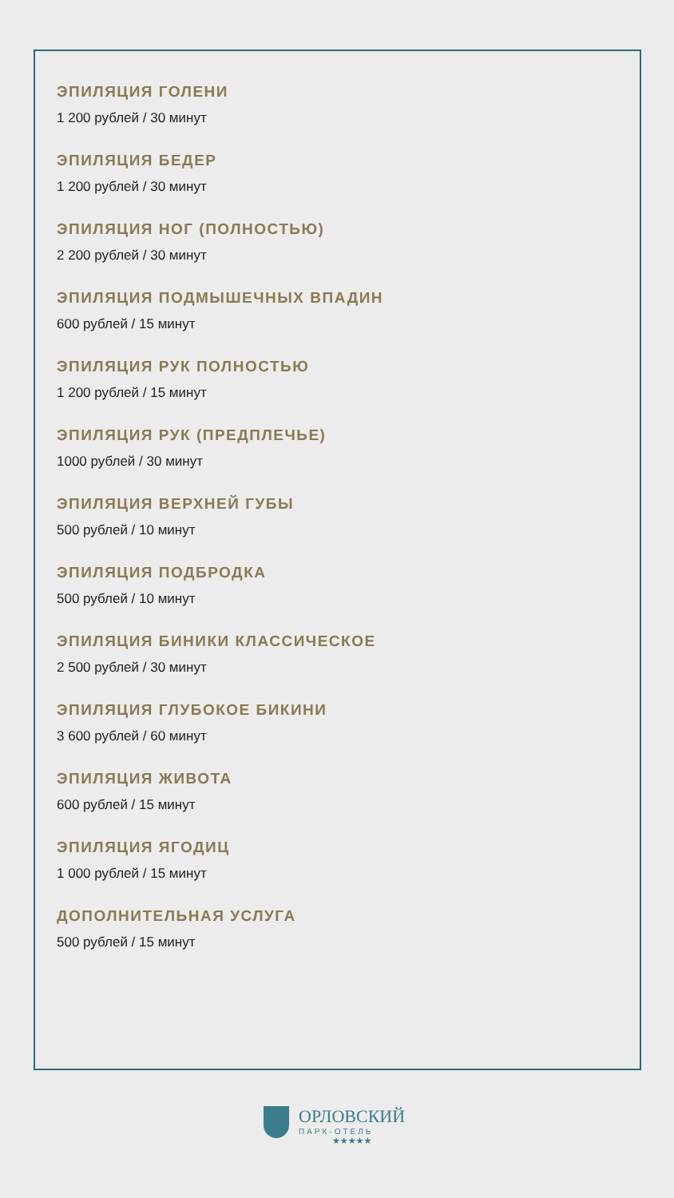ЭПИЛЯЦИЯ ГОЛЕНИ
1 200 рублей / 30 минут
ЭПИЛЯЦИЯ БЕДЕР
1 200 рублей / 30 минут
ЭПИЛЯЦИЯ НОГ (ПОЛНОСТЬЮ)
2 200 рублей / 30 минут
ЭПИЛЯЦИЯ ПОДМЫШЕЧНЫХ ВПАДИН
600 рублей / 15 минут
ЭПИЛЯЦИЯ РУК ПОЛНОСТЬЮ
1 200 рублей / 15 минут
ЭПИЛЯЦИЯ РУК (ПРЕДПЛЕЧЬЕ)
1000 рублей / 30 минут
ЭПИЛЯЦИЯ ВЕРХНЕЙ ГУБЫ
500 рублей / 10 минут
ЭПИЛЯЦИЯ ПОДБРОДКА
500 рублей / 10 минут
ЭПИЛЯЦИЯ БИНИКИ КЛАССИЧЕСКОЕ
2 500 рублей / 30 минут
ЭПИЛЯЦИЯ ГЛУБОКОЕ БИКИНИ
3 600 рублей / 60 минут
ЭПИЛЯЦИЯ ЖИВОТА
600 рублей / 15 минут
ЭПИЛЯЦИЯ ЯГОДИЦ
1 000 рублей / 15 минут
ДОПОЛНИТЕЛЬНАЯ УСЛУГА
500 рублей / 15 минут
ОРЛОВСКИЙ
ПАРК-ОТЕЛЬ
★★★★★